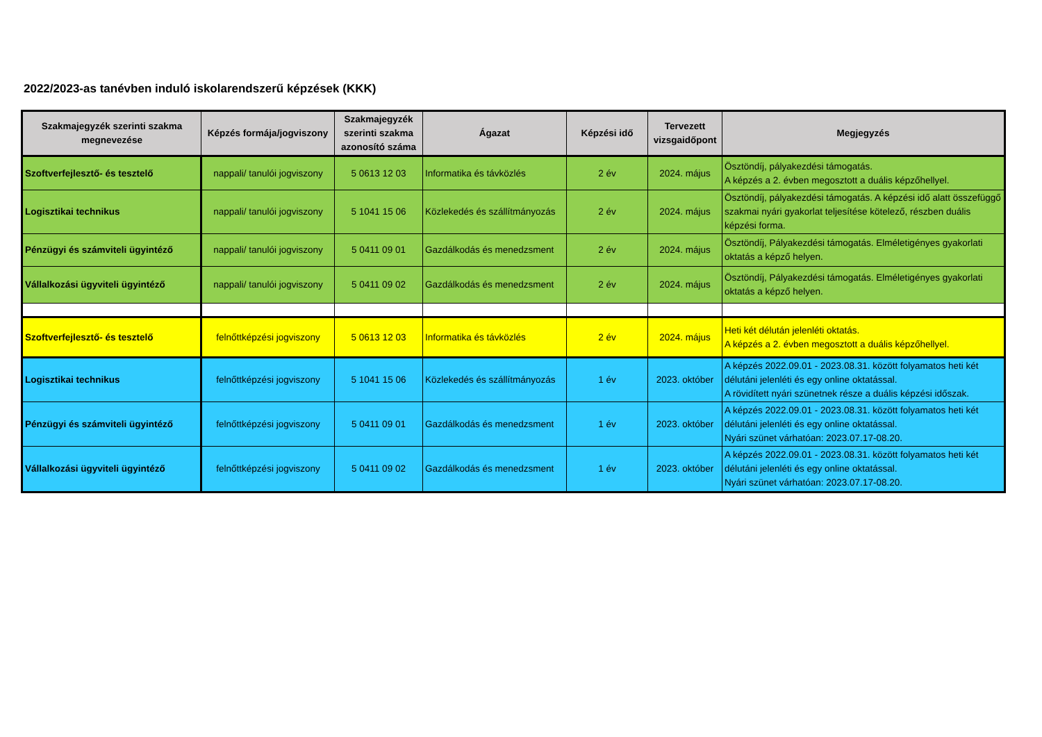2022/2023-as tanévben induló iskolarendszerű képzések (KKK)
| Szakmajegyzék szerinti szakma megnevezése | Képzés formája/jogviszony | Szakmajegyzék szerinti szakma azonosító száma | Ágazat | Képzési idő | Tervezett vizsgaidőpont | Megjegyzés |
| --- | --- | --- | --- | --- | --- | --- |
| Szoftverfejlesztő- és tesztelő | nappali/ tanulói jogviszony | 5 0613 12 03 | Informatika és távközlés | 2 év | 2024. május | Ösztöndíj, pályakezdési támogatás. A képzés a 2. évben megosztott a duális képzőhellyel. |
| Logisztikai technikus | nappali/ tanulói jogviszony | 5 1041 15 06 | Közlekedés és szállítmányozás | 2 év | 2024. május | Ösztöndíj, pályakezdési támogatás. A képzési idő alatt összefüggő szakmai nyári gyakorlat teljesítése kötelező, részben duális képzési forma. |
| Pénzügyi és számviteli ügyintéző | nappali/ tanulói jogviszony | 5 0411 09 01 | Gazdálkodás és menedzsment | 2 év | 2024. május | Ösztöndíj, Pályakezdési támogatás. Elméletigényes gyakorlati oktatás a képző helyen. |
| Vállalkozási ügyviteli ügyintéző | nappali/ tanulói jogviszony | 5 0411 09 02 | Gazdálkodás és menedzsment | 2 év | 2024. május | Ösztöndíj, Pályakezdési támogatás. Elméletigényes gyakorlati oktatás a képző helyen. |
| Szoftverfejlesztő- és tesztelő | felnőttképzési jogviszony | 5 0613 12 03 | Informatika és távközlés | 2 év | 2024. május | Heti két délután jelenléti oktatás. A képzés a 2. évben megosztott a duális képzőhellyel. |
| Logisztikai technikus | felnőttképzési jogviszony | 5 1041 15 06 | Közlekedés és szállítmányozás | 1 év | 2023. október | A képzés 2022.09.01 - 2023.08.31. között folyamatos heti két délutáni jelenléti és egy online oktatással. A rövidített nyári szünetnek része a duális képzési időszak. |
| Pénzügyi és számviteli ügyintéző | felnőttképzési jogviszony | 5 0411 09 01 | Gazdálkodás és menedzsment | 1 év | 2023. október | A képzés 2022.09.01 - 2023.08.31. között folyamatos heti két délutáni jelenléti és egy online oktatással. Nyári szünet várhatóan: 2023.07.17-08.20. |
| Vállalkozási ügyviteli ügyintéző | felnőttképzési jogviszony | 5 0411 09 02 | Gazdálkodás és menedzsment | 1 év | 2023. október | A képzés 2022.09.01 - 2023.08.31. között folyamatos heti két délutáni jelenléti és egy online oktatással. Nyári szünet várhatóan: 2023.07.17-08.20. |